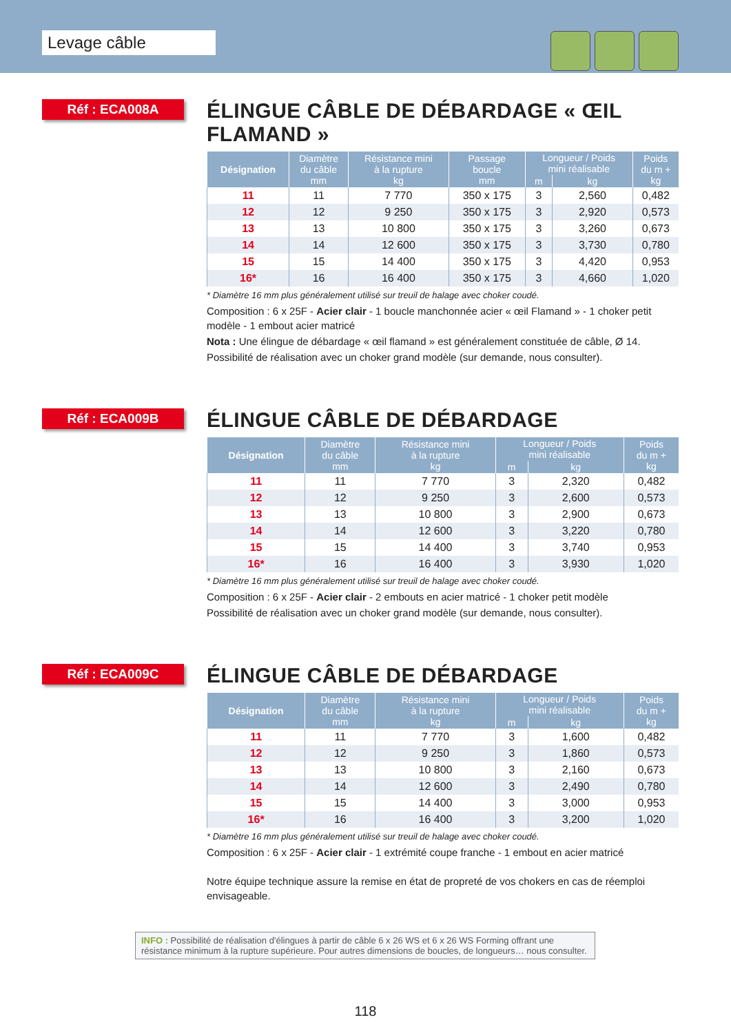Levage câble
Réf : ECA008A
ÉLINGUE CÂBLE DE DÉBARDAGE « ŒIL FLAMAND »
| Désignation | Diamètre du câble mm | Résistance mini à la rupture kg | Passage boucle mm | Longueur / Poids mini réalisable | | Poids du m + kg |
| --- | --- | --- | --- | --- | --- | --- |
| | | | | m | kg | |
| 11 | 11 | 7 770 | 350 x 175 | 3 | 2,560 | 0,482 |
| 12 | 12 | 9 250 | 350 x 175 | 3 | 2,920 | 0,573 |
| 13 | 13 | 10 800 | 350 x 175 | 3 | 3,260 | 0,673 |
| 14 | 14 | 12 600 | 350 x 175 | 3 | 3,730 | 0,780 |
| 15 | 15 | 14 400 | 350 x 175 | 3 | 4,420 | 0,953 |
| 16* | 16 | 16 400 | 350 x 175 | 3 | 4,660 | 1,020 |
* Diamètre 16 mm plus généralement utilisé sur treuil de halage avec choker coudé.
Composition : 6 x 25F - Acier clair - 1 boucle manchonnée acier « œil Flamand » - 1 choker petit modèle - 1 embout acier matricé
Nota : Une élingue de débardage « œil flamand » est généralement constituée de câble, Ø 14.
Possibilité de réalisation avec un choker grand modèle (sur demande, nous consulter).
Réf : ECA009B
ÉLINGUE CÂBLE DE DÉBARDAGE
| Désignation | Diamètre du câble mm | Résistance mini à la rupture kg | Longueur / Poids mini réalisable | | Poids du m + kg |
| --- | --- | --- | --- | --- | --- |
| | | | m | kg | |
| 11 | 11 | 7 770 | 3 | 2,320 | 0,482 |
| 12 | 12 | 9 250 | 3 | 2,600 | 0,573 |
| 13 | 13 | 10 800 | 3 | 2,900 | 0,673 |
| 14 | 14 | 12 600 | 3 | 3,220 | 0,780 |
| 15 | 15 | 14 400 | 3 | 3,740 | 0,953 |
| 16* | 16 | 16 400 | 3 | 3,930 | 1,020 |
* Diamètre 16 mm plus généralement utilisé sur treuil de halage avec choker coudé.
Composition : 6 x 25F - Acier clair - 2 embouts en acier matricé - 1 choker petit modèle
Possibilité de réalisation avec un choker grand modèle (sur demande, nous consulter).
Réf : ECA009C
ÉLINGUE CÂBLE DE DÉBARDAGE
| Désignation | Diamètre du câble mm | Résistance mini à la rupture kg | Longueur / Poids mini réalisable | | Poids du m + kg |
| --- | --- | --- | --- | --- | --- |
| | | | m | kg | |
| 11 | 11 | 7 770 | 3 | 1,600 | 0,482 |
| 12 | 12 | 9 250 | 3 | 1,860 | 0,573 |
| 13 | 13 | 10 800 | 3 | 2,160 | 0,673 |
| 14 | 14 | 12 600 | 3 | 2,490 | 0,780 |
| 15 | 15 | 14 400 | 3 | 3,000 | 0,953 |
| 16* | 16 | 16 400 | 3 | 3,200 | 1,020 |
* Diamètre 16 mm plus généralement utilisé sur treuil de halage avec choker coudé.
Composition : 6 x 25F - Acier clair - 1 extrémité coupe franche - 1 embout en acier matricé
Notre équipe technique assure la remise en état de propreté de vos chokers en cas de réemploi envisageable.
INFO : Possibilité de réalisation d'élingues à partir de câble 6 x 26 WS et 6 x 26 WS Forming offrant une résistance minimum à la rupture supérieure. Pour autres dimensions de boucles, de longueurs… nous consulter.
118